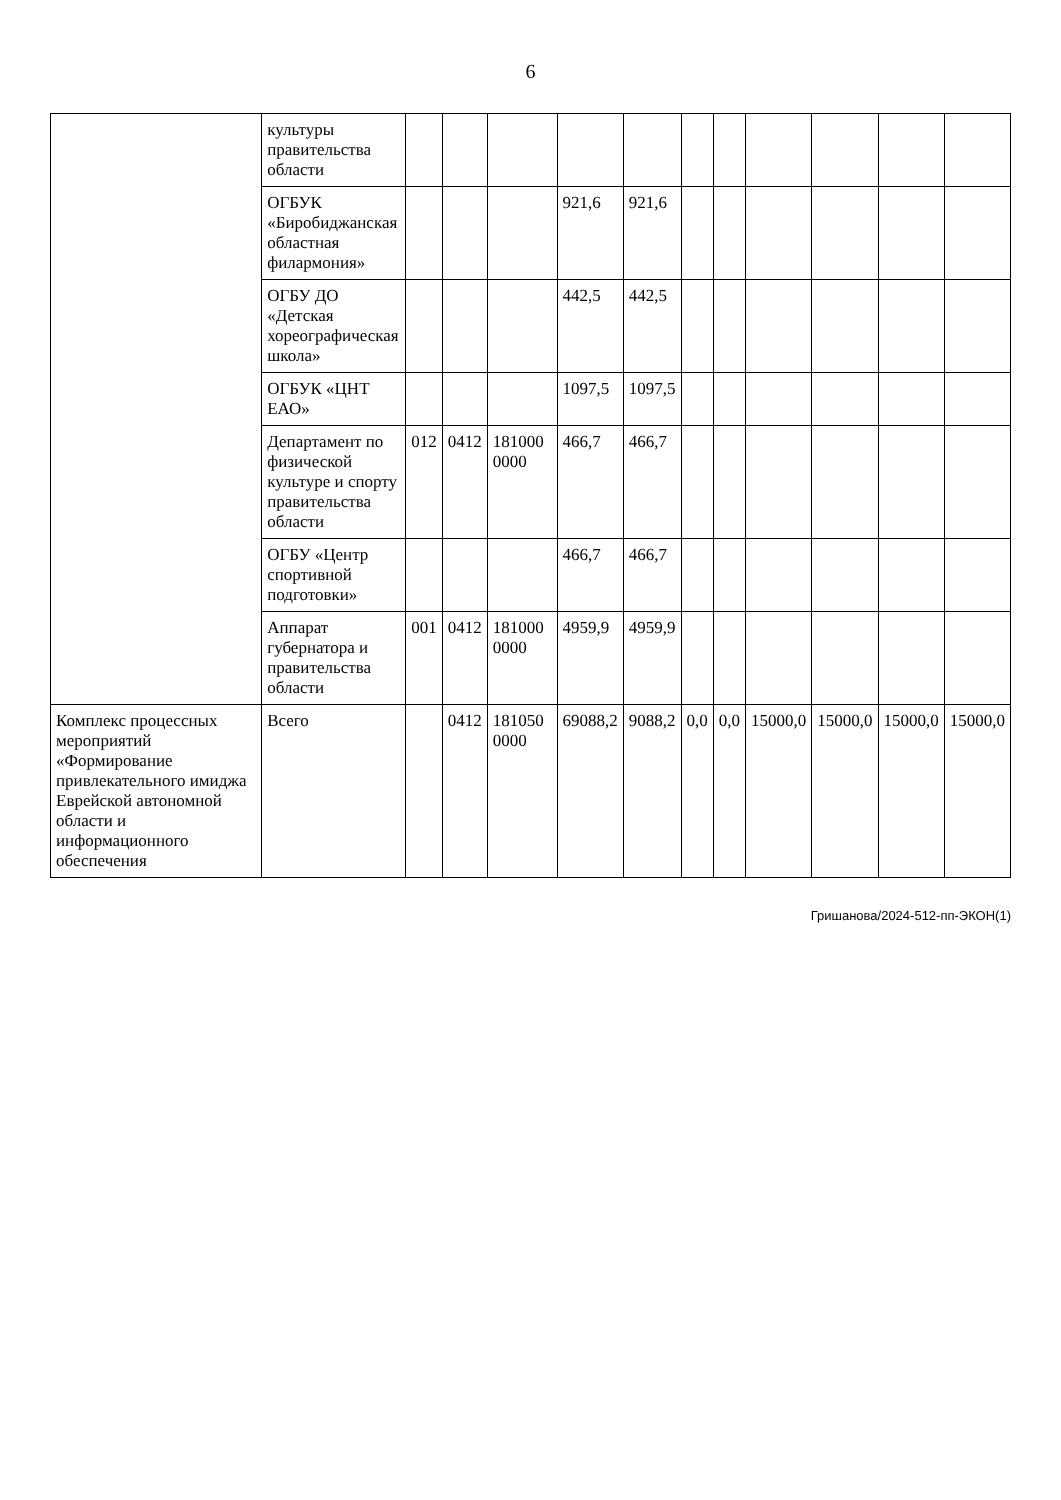6
| | культуры правительства области | | | | | | | | | | | |
| | ОГБУК «Биробиджанская областная филармония» | | | | 921,6 | 921,6 | | | | | | |
| | ОГБУ ДО «Детская хореографическая школа» | | | | 442,5 | 442,5 | | | | | | |
| | ОГБУК «ЦНТ ЕАО» | | | | 1097,5 | 1097,5 | | | | | | |
| | Департамент по физической культуре и спорту правительства области | 012 | 0412 | 181000 0000 | 466,7 | 466,7 | | | | | | |
| | ОГБУ «Центр спортивной подготовки» | | | | 466,7 | 466,7 | | | | | | |
| | Аппарат губернатора и правительства области | 001 | 0412 | 181000 0000 | 4959,9 | 4959,9 | | | | | | |
| Комплекс процессных мероприятий «Формирование привлекательного имиджа Еврейской автономной области и информационного обеспечения | Всего | | 0412 | 181050 0000 | 69088,2 | 9088,2 | 0,0 | 0,0 | 15000,0 | 15000,0 | 15000,0 | 15000,0 |
Гришанова/2024-512-пп-ЭКОН(1)